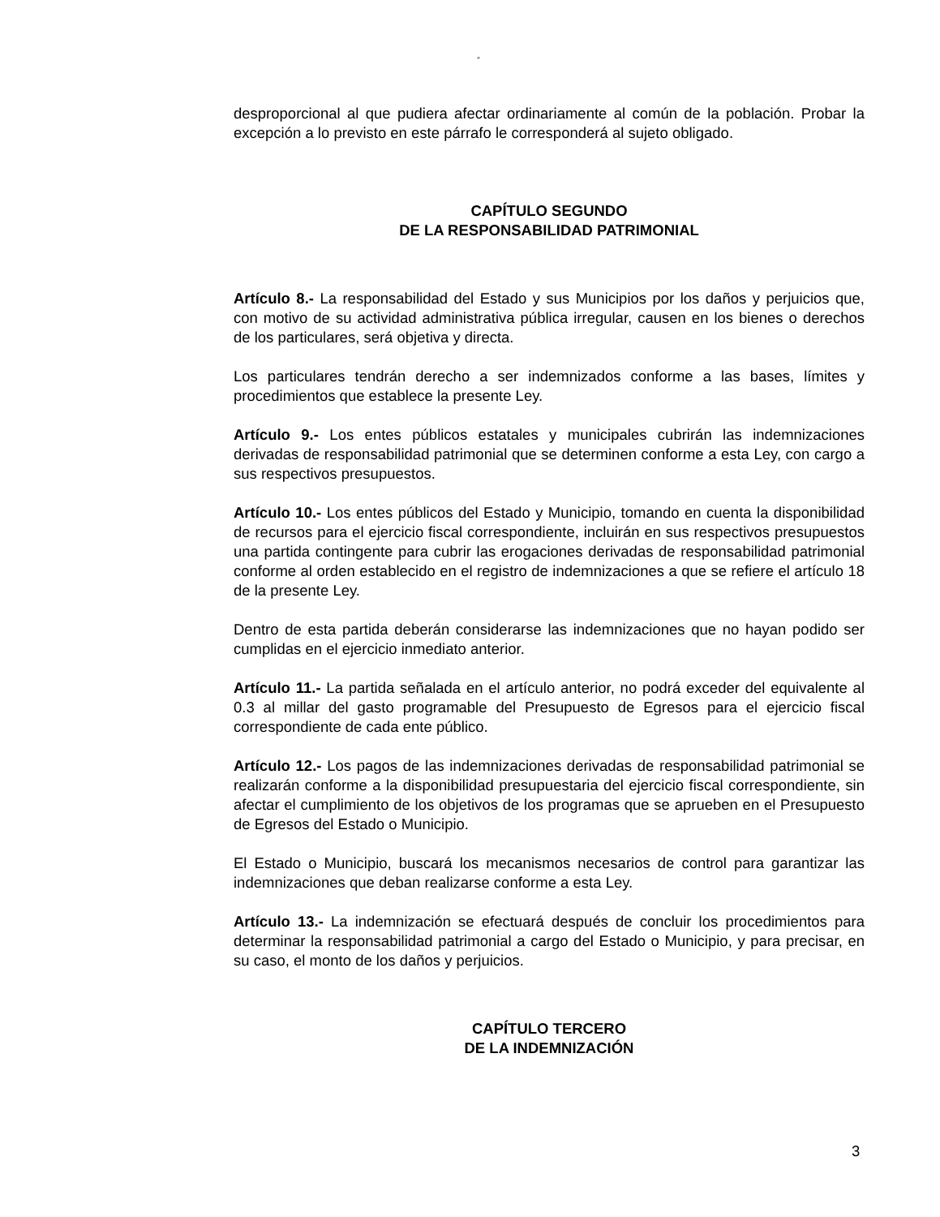“
desproporcional al que pudiera afectar ordinariamente al común de la población. Probar la excepción a lo previsto en este párrafo le corresponderá al sujeto obligado.
CAPÍTULO SEGUNDO
DE LA RESPONSABILIDAD PATRIMONIAL
Artículo 8.- La responsabilidad del Estado y sus Municipios por los daños y perjuicios que, con motivo de su actividad administrativa pública irregular, causen en los bienes o derechos de los particulares, será objetiva y directa.
Los particulares tendrán derecho a ser indemnizados conforme a las bases, límites y procedimientos que establece la presente Ley.
Artículo 9.- Los entes públicos estatales y municipales cubrirán las indemnizaciones derivadas de responsabilidad patrimonial que se determinen conforme a esta Ley, con cargo a sus respectivos presupuestos.
Artículo 10.- Los entes públicos del Estado y Municipio, tomando en cuenta la disponibilidad de recursos para el ejercicio fiscal correspondiente, incluirán en sus respectivos presupuestos una partida contingente para cubrir las erogaciones derivadas de responsabilidad patrimonial conforme al orden establecido en el registro de indemnizaciones a que se refiere el artículo 18 de la presente Ley.
Dentro de esta partida deberán considerarse las indemnizaciones que no hayan podido ser cumplidas en el ejercicio inmediato anterior.
Artículo 11.- La partida señalada en el artículo anterior, no podrá exceder del equivalente al 0.3 al millar del gasto programable del Presupuesto de Egresos para el ejercicio fiscal correspondiente de cada ente público.
Artículo 12.- Los pagos de las indemnizaciones derivadas de responsabilidad patrimonial se realizarán conforme a la disponibilidad presupuestaria del ejercicio fiscal correspondiente, sin afectar el cumplimiento de los objetivos de los programas que se aprueben en el Presupuesto de Egresos del Estado o Municipio.
El Estado o Municipio, buscará los mecanismos necesarios de control para garantizar las indemnizaciones que deban realizarse conforme a esta Ley.
Artículo 13.- La indemnización se efectuará después de concluir los procedimientos para determinar la responsabilidad patrimonial a cargo del Estado o Municipio, y para precisar, en su caso, el monto de los daños y perjuicios.
CAPÍTULO TERCERO
DE LA INDEMNIZACIÓN
3